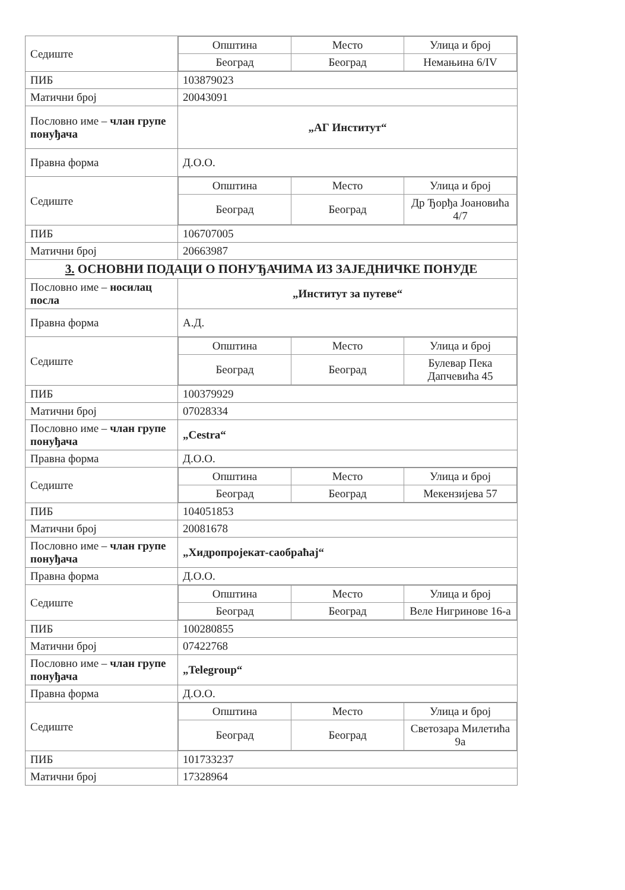| Седиште | / Општина / Место / Улица и број / / Београд / Београд / Немањина 6/IV / |
| ПИБ | 103879023 |
| Матични број | 20043091 |
| Пословно име – члан групе понуђача | „АГ Институт“ |
| Правна форма | Д.О.О. |
| Седиште | / Општина / Место / Улица и број / / Београд / Београд / Др Ђорђа Јоановића 4/7 / |
| ПИБ | 106707005 |
| Матични број | 20663987 |
| 3. ОСНОВНИ ПОДАЦИ О ПОНУЂАЧИМА ИЗ ЗАЈЕДНИЧКЕ ПОНУДЕ | |
| Пословно име – носилац посла | „Институт за путеве“ |
| Правна форма | А.Д. |
| Седиште | / Општина / Место / Улица и број / / Београд / Београд / Булевар Пека Дапчевића 45 / |
| ПИБ | 100379929 |
| Матични број | 07028334 |
| Пословно име – члан групе понуђача | „Cestra“ |
| Правна форма | Д.О.О. |
| Седиште | / Општина / Место / Улица и број / / Београд / Београд / Мекензијева 57 / |
| ПИБ | 104051853 |
| Матични број | 20081678 |
| Пословно име – члан групе понуђача | „Хидропројекат-саобраћај“ |
| Правна форма | Д.О.О. |
| Седиште | / Општина / Место / Улица и број / / Београд / Београд / Веле Нигринове 16-а / |
| ПИБ | 100280855 |
| Матични број | 07422768 |
| Пословно име – члан групе понуђача | „Telegroup“ |
| Правна форма | Д.О.О. |
| Седиште | / Општина / Место / Улица и број / / Београд / Београд / Светозара Милетића 9а / |
| ПИБ | 101733237 |
| Матични број | 17328964 |